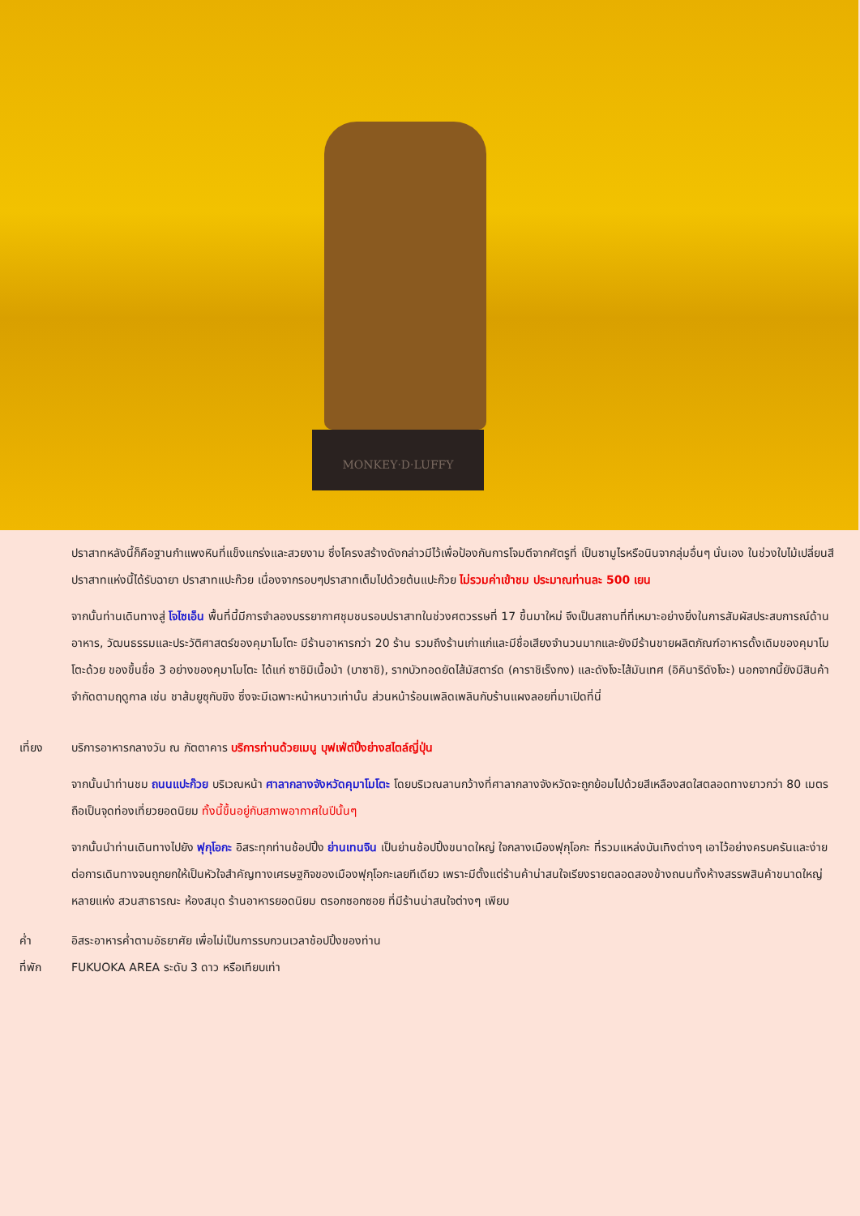MONKEY·D·LUFFY
ปราสาทหลังนี้ก็คือฐานกำแพงหินที่แข็งแกร่งและสวยงาม ซึ่งโครงสร้างดังกล่าวมีไว้เพื่อป้องกันการโจมตีจากศัตรูที่ เป็นซามูไรหรือนินจากลุ่มอื่นๆ นั่นเอง ในช่วงใบไม้เปลี่ยนสีปราสาทแห่งนี้ได้รับฉายา ปราสาทแปะก๊วย เนื่องจากรอบๆปราสาทเต็มไปด้วยต้นแปะก๊วย ไม่รวมค่าเข้าชม ประมาณท่านละ 500 เยน
จากนั้นท่านเดินทางสู่ โจไซเอ็น พื้นที่นี้มีการจำลองบรรยากาศชุมชนรอบปราสาทในช่วงศตวรรษที่ 17 ขึ้นมาใหม่ จึงเป็นสถานที่ที่เหมาะอย่างยิ่งในการสัมผัสประสบการณ์ด้านอาหาร, วัฒนธรรมและประวัติศาสตร์ของคุมาโมโตะ มีร้านอาหารกว่า 20 ร้าน รวมถึงร้านเก่าแก่และมีชื่อเสียงจำนวนมากและยังมีร้านขายผลิตภัณฑ์อาหารดั้งเดิมของคุมาโมโตะด้วย ของขึ้นชื่อ 3 อย่างของคุมาโมโตะ ได้แก่ ซาชิมิเนื้อม้า (บาซาชิ), รากบัวทอดยัดไส้มัสตาร์ด (คาราชิเร็งกง) และดังโงะไส้มันเทศ (อิคินาริดังโงะ) นอกจากนี้ยังมีสินค้าจำกัดตามฤดูกาล เช่น ชาส้มยูซุกับขิง ซึ่งจะมีเฉพาะหน้าหนาวเท่านั้น ส่วนหน้าร้อนเพลิดเพลินกับร้านแผงลอยที่มาเปิดที่นี่
เที่ยง บริการอาหารกลางวัน ณ ภัตตาคาร บริการท่านด้วยเมนู บุฟเฟ่ต์ปิ้งย่างสไตล์ญี่ปุ่น
จากนั้นนำท่านชม ถนนแปะก๊วย บริเวณหน้า ศาลากลางจังหวัดคุมาโมโตะ โดยบริเวณลานกว้างที่ศาลากลางจังหวัดจะถูกย้อมไปด้วยสีเหลืองสดใสตลอดทางยาวกว่า 80 เมตรถือเป็นจุดท่องเที่ยวยอดนิยม ทั้งนี้ขึ้นอยู่กับสภาพอากาศในปีนั้นๆ
จากนั้นนำท่านเดินทางไปยัง ฟุกุโอกะ อิสระทุกท่านช้อปปิ้ง ย่านเทนจิน เป็นย่านช้อปปิ้งขนาดใหญ่ ใจกลางเมืองฟุกุโอกะ ที่รวมแหล่งบันเทิงต่างๆ เอาไว้อย่างครบครันและง่ายต่อการเดินทางจนถูกยกให้เป็นหัวใจสำคัญทางเศรษฐกิจของเมืองฟุกุโอกะเลยทีเดียว เพราะมีตั้งแต่ร้านค้าน่าสนใจเรียงรายตลอดสองข้างถนนทั้งห้างสรรพสินค้าขนาดใหญ่หลายแห่ง สวนสาธารณะ ห้องสมุด ร้านอาหารยอดนิยม ตรอกซอกซอย ที่มีร้านน่าสนใจต่างๆ เพียบ
ค่ำ อิสระอาหารค่ำตามอัธยาศัย เพื่อไม่เป็นการรบกวนเวลาช้อปปิ้งของท่าน
ที่พัก FUKUOKA AREA ระดับ 3 ดาว หรือเทียบเท่า